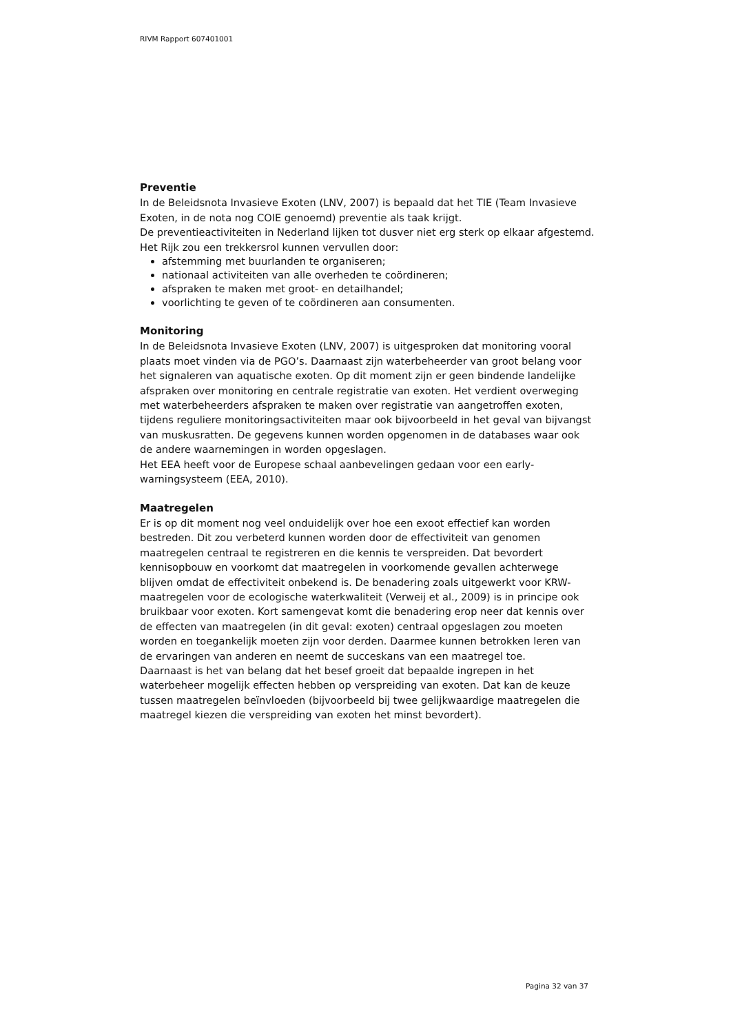RIVM Rapport 607401001
Preventie
In de Beleidsnota Invasieve Exoten (LNV, 2007) is bepaald dat het TIE (Team Invasieve Exoten, in de nota nog COIE genoemd) preventie als taak krijgt.
De preventieactiviteiten in Nederland lijken tot dusver niet erg sterk op elkaar afgestemd. Het Rijk zou een trekkersrol kunnen vervullen door:
afstemming met buurlanden te organiseren;
nationaal activiteiten van alle overheden te coördineren;
afspraken te maken met groot- en detailhandel;
voorlichting te geven of te coördineren aan consumenten.
Monitoring
In de Beleidsnota Invasieve Exoten (LNV, 2007) is uitgesproken dat monitoring vooral plaats moet vinden via de PGO’s. Daarnaast zijn waterbeheerder van groot belang voor het signaleren van aquatische exoten. Op dit moment zijn er geen bindende landelijke afspraken over monitoring en centrale registratie van exoten. Het verdient overweging met waterbeheerders afspraken te maken over registratie van aangetroffen exoten, tijdens reguliere monitoringsactiviteiten maar ook bijvoorbeeld in het geval van bijvangst van muskusratten. De gegevens kunnen worden opgenomen in de databases waar ook de andere waarnemingen in worden opgeslagen.
Het EEA heeft voor de Europese schaal aanbevelingen gedaan voor een early-warningsysteem (EEA, 2010).
Maatregelen
Er is op dit moment nog veel onduidelijk over hoe een exoot effectief kan worden bestreden. Dit zou verbeterd kunnen worden door de effectiviteit van genomen maatregelen centraal te registreren en die kennis te verspreiden. Dat bevordert kennisopbouw en voorkomt dat maatregelen in voorkomende gevallen achterwege blijven omdat de effectiviteit onbekend is. De benadering zoals uitgewerkt voor KRW-maatregelen voor de ecologische waterkwaliteit (Verweij et al., 2009) is in principe ook bruikbaar voor exoten. Kort samengevat komt die benadering erop neer dat kennis over de effecten van maatregelen (in dit geval: exoten) centraal opgeslagen zou moeten worden en toegankelijk moeten zijn voor derden. Daarmee kunnen betrokken leren van de ervaringen van anderen en neemt de succeskans van een maatregel toe.
Daarnaast is het van belang dat het besef groeit dat bepaalde ingrepen in het waterbeheer mogelijk effecten hebben op verspreiding van exoten. Dat kan de keuze tussen maatregelen beïnvloeden (bijvoorbeeld bij twee gelijkwaardige maatregelen die maatregel kiezen die verspreiding van exoten het minst bevordert).
Pagina 32 van 37